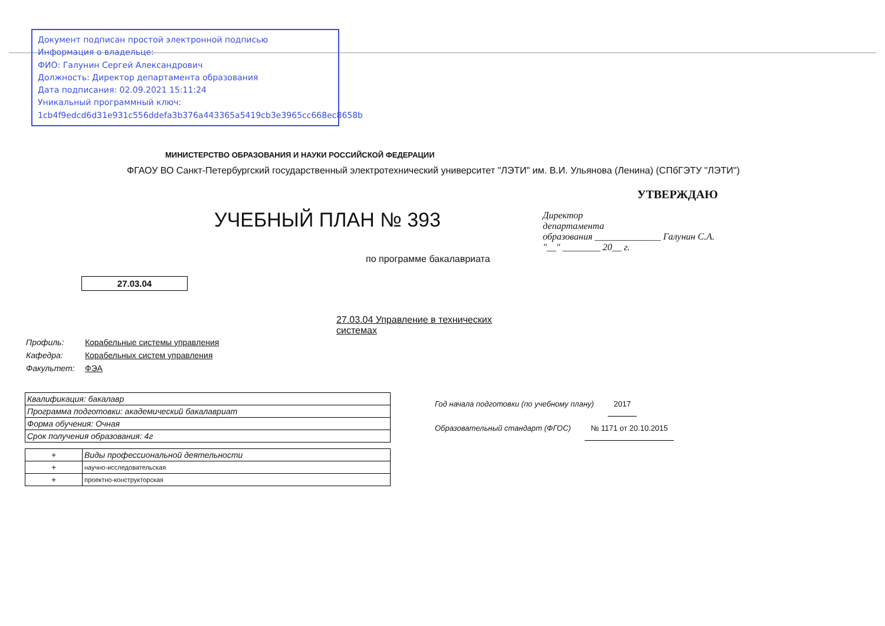Документ подписан простой электронной подписью
Информация о владельце:
ФИО: Галунин Сергей Александрович
Должность: Директор департамента образования
Дата подписания: 02.09.2021 15:11:24
Уникальный программный ключ:
1cb4f9edcd6d31e931c556ddefa3b376a443365a5419cb3e3965cc668ec8658b
МИНИСТЕРСТВО ОБРАЗОВАНИЯ И НАУКИ РОССИЙСКОЙ ФЕДЕРАЦИИ
ФГАОУ ВО Санкт-Петербургский государственный электротехнический университет "ЛЭТИ" им. В.И. Ульянова (Ленина) (СПбГЭТУ "ЛЭТИ")
УЧЕБНЫЙ ПЛАН № 393
по программе бакалавриата
27.03.04
27.03.04 Управление в технических системах
Профиль: Корабельные системы управления
Кафедра: Корабельных систем управления
Факультет: ФЭА
УТВЕРЖДАЮ
Директор
департамента
образования ______________ Галунин С.А.
"__" ________ 20__ г.
| Квалификация: бакалавр |
| Программа подготовки: академический бакалавриат |
| Форма обучения: Очная |
| Срок получения образования: 4г |
| + | Виды профессиональной деятельности |
| + | научно-исследовательская |
| + | проектно-конструкторская |
Год начала подготовки (по учебному плану) 2017
Образовательный стандарт (ФГОС) № 1171 от 20.10.2015